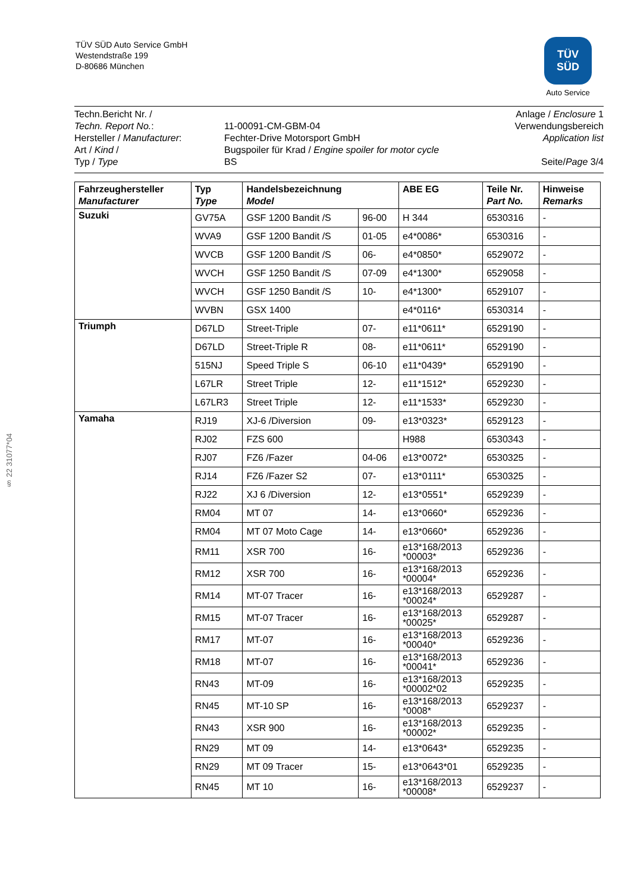TÜV SÜD Auto Service GmbH
Westendstraße 199
D-80686 München
TÜV
SÜD
Auto Service
§ 22 31077*04
Techn.Bericht Nr. /
Techn. Report No.:
Hersteller / Manufacturer:
Art / Kind /
Typ / Type
11-00091-CM-GBM-04
Fechter-Drive Motorsport GmbH
Bugspoiler für Krad / Engine spoiler for motor cycle
BS
Anlage / Enclosure 1
Verwendungsbereich
Application list
Seite/Page 3/4
| Fahrzeughersteller Manufacturer | Typ Type | Handelsbezeichnung Model | | ABE EG | Teile Nr. Part No. | Hinweise Remarks |
| --- | --- | --- | --- | --- | --- | --- |
| Suzuki | GV75A | GSF 1200 Bandit /S | 96-00 | H 344 | 6530316 | - |
| | WVA9 | GSF 1200 Bandit /S | 01-05 | e4*0086* | 6530316 | - |
| | WVCB | GSF 1200 Bandit /S | 06- | e4*0850* | 6529072 | - |
| | WVCH | GSF 1250 Bandit /S | 07-09 | e4*1300* | 6529058 | - |
| | WVCH | GSF 1250 Bandit /S | 10- | e4*1300* | 6529107 | - |
| | WVBN | GSX 1400 | | e4*0116* | 6530314 | - |
| Triumph | D67LD | Street-Triple | 07- | e11*0611* | 6529190 | - |
| | D67LD | Street-Triple R | 08- | e11*0611* | 6529190 | - |
| | 515NJ | Speed Triple S | 06-10 | e11*0439* | 6529190 | - |
| | L67LR | Street Triple | 12- | e11*1512* | 6529230 | - |
| | L67LR3 | Street Triple | 12- | e11*1533* | 6529230 | - |
| Yamaha | RJ19 | XJ-6 /Diversion | 09- | e13*0323* | 6529123 | - |
| | RJ02 | FZS 600 | | H988 | 6530343 | - |
| | RJ07 | FZ6 /Fazer | 04-06 | e13*0072* | 6530325 | - |
| | RJ14 | FZ6 /Fazer S2 | 07- | e13*0111* | 6530325 | - |
| | RJ22 | XJ 6 /Diversion | 12- | e13*0551* | 6529239 | - |
| | RM04 | MT 07 | 14- | e13*0660* | 6529236 | - |
| | RM04 | MT 07 Moto Cage | 14- | e13*0660* | 6529236 | - |
| | RM11 | XSR 700 | 16- | e13*168/2013 *00003* | 6529236 | - |
| | RM12 | XSR 700 | 16- | e13*168/2013 *00004* | 6529236 | - |
| | RM14 | MT-07 Tracer | 16- | e13*168/2013 *00024* | 6529287 | - |
| | RM15 | MT-07 Tracer | 16- | e13*168/2013 *00025* | 6529287 | - |
| | RM17 | MT-07 | 16- | e13*168/2013 *00040* | 6529236 | - |
| | RM18 | MT-07 | 16- | e13*168/2013 *00041* | 6529236 | - |
| | RN43 | MT-09 | 16- | e13*168/2013 *00002*02 | 6529235 | - |
| | RN45 | MT-10 SP | 16- | e13*168/2013 *0008* | 6529237 | - |
| | RN43 | XSR 900 | 16- | e13*168/2013 *00002* | 6529235 | - |
| | RN29 | MT 09 | 14- | e13*0643* | 6529235 | - |
| | RN29 | MT 09 Tracer | 15- | e13*0643*01 | 6529235 | - |
| | RN45 | MT 10 | 16- | e13*168/2013 *00008* | 6529237 | - |